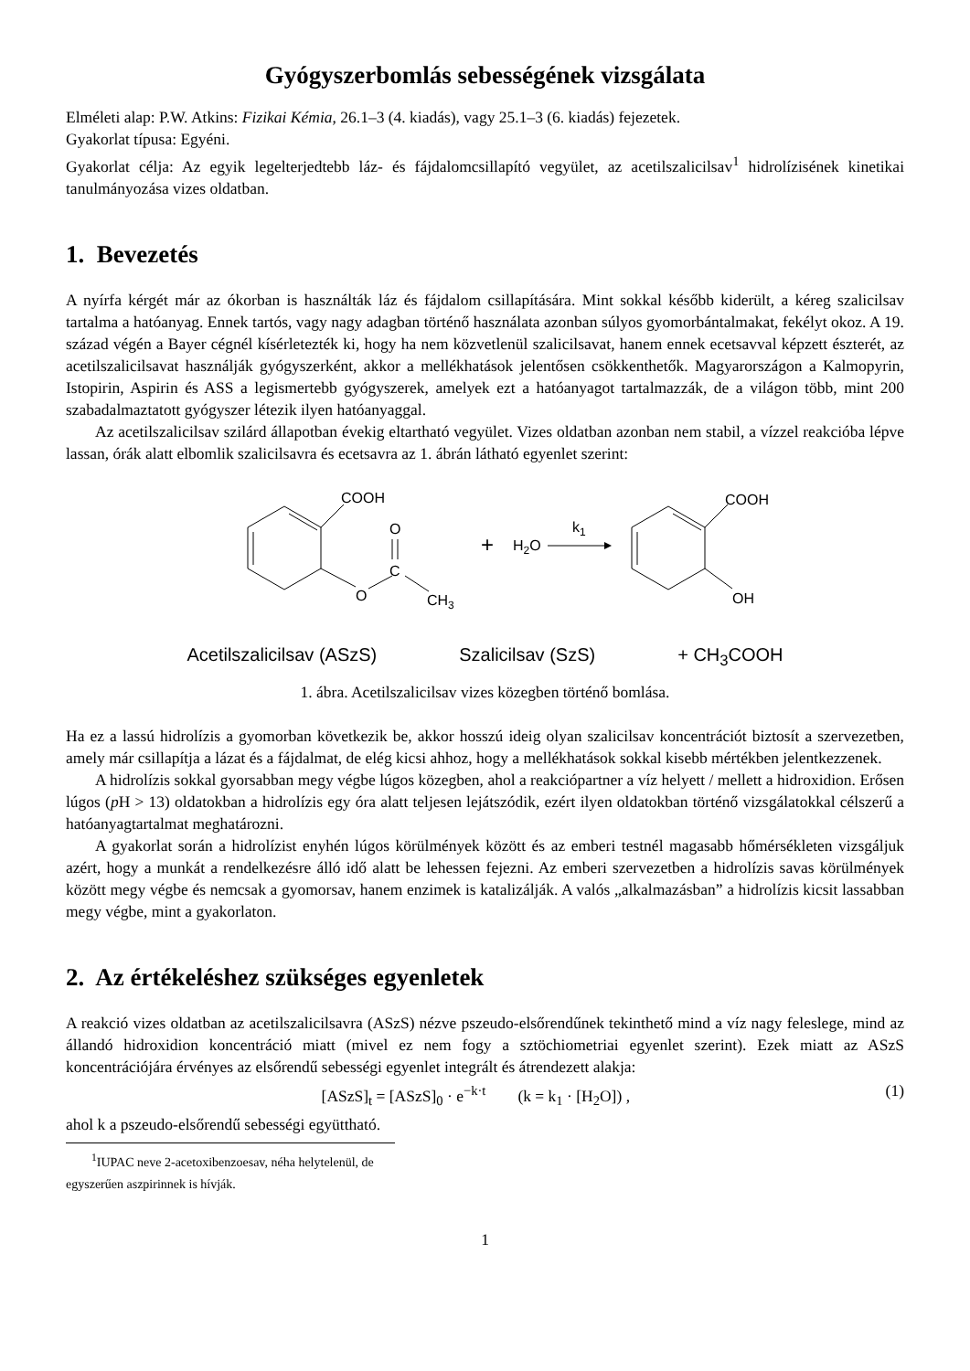Gyógyszerbomlás sebességének vizsgálata
Elméleti alap: P.W. Atkins: Fizikai Kémia, 26.1–3 (4. kiadás), vagy 25.1–3 (6. kiadás) fejezetek.
Gyakorlat típusa: Egyéni.
Gyakorlat célja: Az egyik legelterjedtebb láz- és fájdalomcsillapító vegyület, az acetilszalicilsav<sup>1</sup> hidrolízisének kinetikai tanulmányozása vizes oldatban.
1. Bevezetés
A nyírfa kérgét már az ókorban is használták láz és fájdalom csillapítására. Mint sokkal később kiderült, a kéreg szalicilsav tartalma a hatóanyag. Ennek tartós, vagy nagy adagban történő használata azonban súlyos gyomorbántalmakat, fekélyt okoz. A 19. század végén a Bayer cégnél kísérletezték ki, hogy ha nem közvetlenül szalicilsavat, hanem ennek ecetsavval képzett észterét, az acetilszalicilsavat használják gyógyszerként, akkor a mellékhatások jelentősen csökkenthetők. Magyarországon a Kalmopyrin, Istopirin, Aspirin és ASS a legismertebb gyógyszerek, amelyek ezt a hatóanyagot tartalmazzák, de a világon több, mint 200 szabadalmaztatott gyógyszer létezik ilyen hatóanyaggal.
Az acetilszalicilsav szilárd állapotban évekig eltartható vegyület. Vizes oldatban azonban nem stabil, a vízzel reakcióba lépve lassan, órák alatt elbomlik szalicilsavra és ecetsavra az 1. ábrán látható egyenlet szerint:
COOH
O
C
O
CH3
+
H2O
k1
COOH
OH
Acetilszalicilsav (ASzS) Szalicilsav (SzS) + CH<sub>3</sub>COOH
1. ábra. Acetilszalicilsav vizes közegben történő bomlása.
Ha ez a lassú hidrolízis a gyomorban következik be, akkor hosszú ideig olyan szalicilsav koncentrációt biztosít a szervezetben, amely már csillapítja a lázat és a fájdalmat, de elég kicsi ahhoz, hogy a mellékhatások sokkal kisebb mértékben jelentkezzenek.
A hidrolízis sokkal gyorsabban megy végbe lúgos közegben, ahol a reakciópartner a víz helyett / mellett a hidroxidion. Erősen lúgos (p H > 13) oldatokban a hidrolízis egy óra alatt teljesen lejátszódik, ezért ilyen oldatokban történő vizsgálatokkal célszerű a hatóanyagtartalmat meghatározni.
A gyakorlat során a hidrolízist enyhén lúgos körülmények között és az emberi testnél magasabb hőmérsékleten vizsgáljuk azért, hogy a munkát a rendelkezésre álló idő alatt be lehessen fejezni. Az emberi szervezetben a hidrolízis savas körülmények között megy végbe és nemcsak a gyomorsav, hanem enzimek is katalizálják. A valós „alkalmazásban” a hidrolízis kicsit lassabban megy végbe, mint a gyakorlaton.
2. Az értékeléshez szükséges egyenletek
A reakció vizes oldatban az acetilszalicilsavra (ASzS) nézve pszeudo-elsőrendűnek tekinthető mind a víz nagy feleslege, mind az állandó hidroxidion koncentráció miatt (mivel ez nem fogy a sztöchiometriai egyenlet szerint). Ezek miatt az ASzS koncentrációjára érvényes az elsőrendű sebességi egyenlet integrált és átrendezett alakja:
[ASzS]<sub>t</sub> = [ASzS]<sub>0</sub> · e<sup>−k·t</sup> (k = k<sub>1</sub> · [H<sub>2</sub>O]) , (1)
ahol k a pszeudo-elsőrendű sebességi együttható.
<sup>1</sup> IUPAC neve 2-acetoxibenzoesav, néha helytelenül, de egyszerűen aszpirinnek is hívják.
1